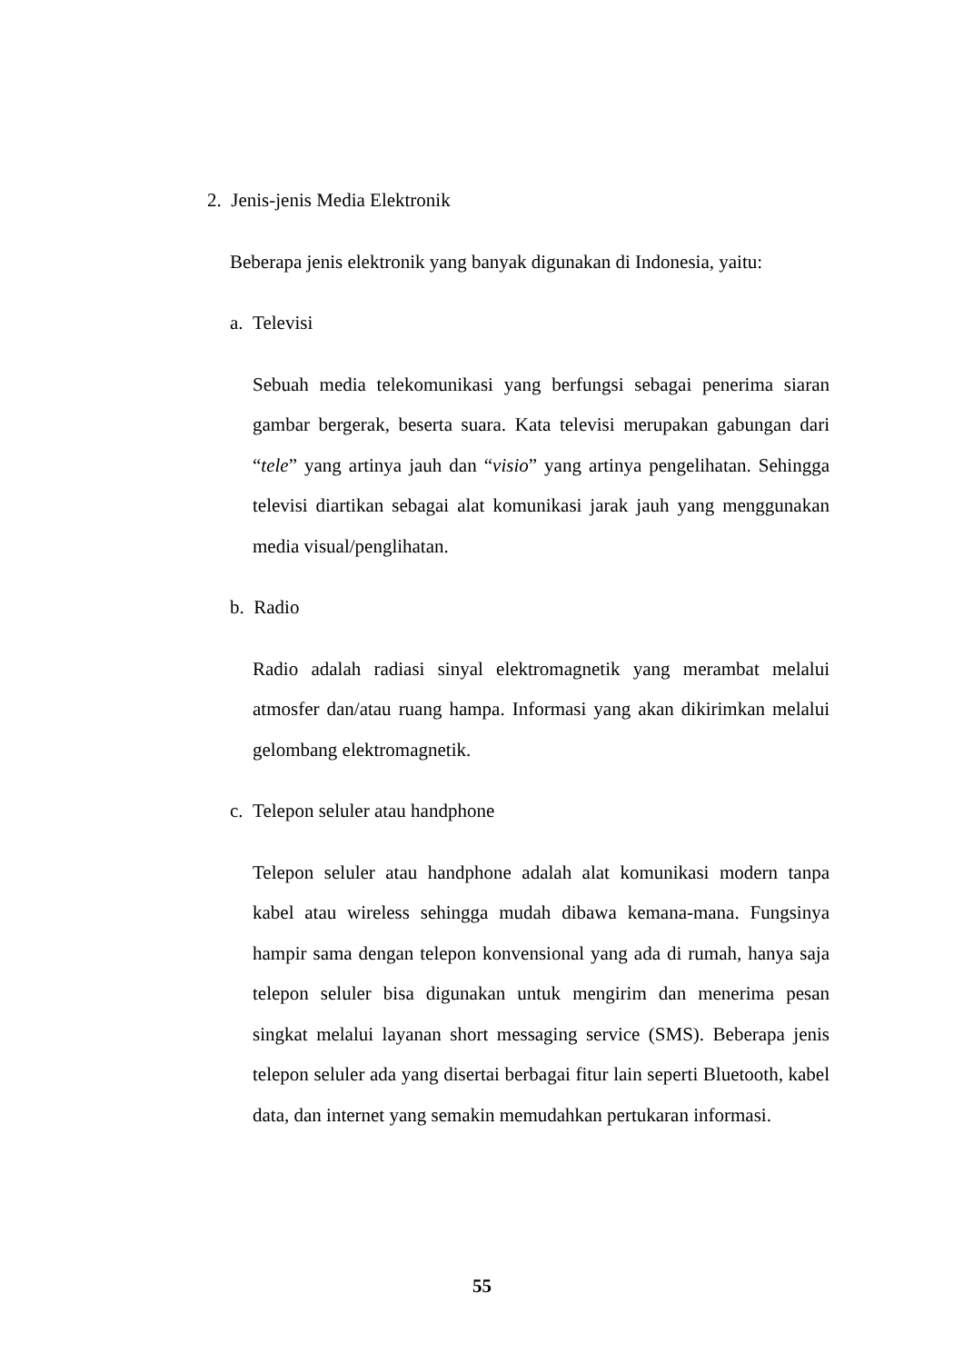2. Jenis-jenis Media Elektronik
Beberapa jenis elektronik yang banyak digunakan di Indonesia, yaitu:
a. Televisi
Sebuah media telekomunikasi yang berfungsi sebagai penerima siaran gambar bergerak, beserta suara. Kata televisi merupakan gabungan dari “tele” yang artinya jauh dan “visio” yang artinya pengelihatan. Sehingga televisi diartikan sebagai alat komunikasi jarak jauh yang menggunakan media visual/penglihatan.
b. Radio
Radio adalah radiasi sinyal elektromagnetik yang merambat melalui atmosfer dan/atau ruang hampa. Informasi yang akan dikirimkan melalui gelombang elektromagnetik.
c. Telepon seluler atau handphone
Telepon seluler atau handphone adalah alat komunikasi modern tanpa kabel atau wireless sehingga mudah dibawa kemana-mana. Fungsinya hampir sama dengan telepon konvensional yang ada di rumah, hanya saja telepon seluler bisa digunakan untuk mengirim dan menerima pesan singkat melalui layanan short messaging service (SMS). Beberapa jenis telepon seluler ada yang disertai berbagai fitur lain seperti Bluetooth, kabel data, dan internet yang semakin memudahkan pertukaran informasi.
55